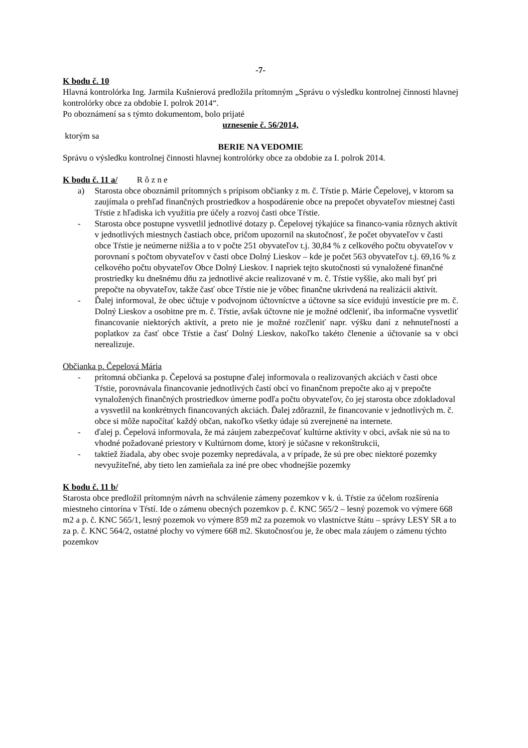-7-
K bodu č. 10
Hlavná kontrolórka Ing. Jarmila Kušnierová predložila prítomným „Správu o výsledku kontrolnej činnosti hlavnej kontrolórky obce za obdobie I. polrok 2014“.
Po oboznámení sa s týmto dokumentom, bolo prijaté
uznesenie č. 56/2014,
ktorým sa
BERIE NA VEDOMIE
Správu o výsledku kontrolnej činnosti hlavnej kontrolórky obce za obdobie za I. polrok 2014.
K bodu č. 11 a/ R ô z n e
a) Starosta obce oboznámil prítomných s prípisom občianky z m. č. Tŕstie p. Márie Čepelovej, v ktorom sa zaujímala o prehľad finančných prostriedkov a hospodárenie obce na prepočet obyvateľov miestnej časti Tŕstie z hľadiska ich využitia pre účely a rozvoj časti obce Tŕstie.
- Starosta obce postupne vysvetlil jednotlivé dotazy p. Čepelovej týkajúce sa financo-vania rôznych aktivít v jednotlivých miestnych častiach obce, pričom upozornil na skutočnosť, že počet obyvateľov v časti obce Tŕstie je neúmerne nižšia a to v počte 251 obyvateľov t.j. 30,84 % z celkového počtu obyvateľov v porovnaní s počtom obyvateľov v časti obce Dolný Lieskov – kde je počet 563 obyvateľov t.j. 69,16 % z celkového počtu obyvateľov Obce Dolný Lieskov. I napriek tejto skutočnosti sú vynaložené finančné prostriedky ku dnešnému dňu za jednotlivé akcie realizované v m. č. Tŕstie vyššie, ako mali byť pri prepočte na obyvateľov, takže časť obce Tŕstie nie je vôbec finančne ukrivdená na realizácii aktivít.
- Ďalej informoval, že obec účtuje v podvojnom účtovníctve a účtovne sa síce evidujú investície pre m. č. Dolný Lieskov a osobitne pre m. č. Tŕstie, avšak účtovne nie je možné odčleniť, iba informačne vysvetliť financovanie niektorých aktivít, a preto nie je možné rozčleniť napr. výšku daní z nehnuteľností a poplatkov za časť obce Tŕstie a časť Dolný Lieskov, nakoľko takéto členenie a účtovanie sa v obci nerealizuje.
Občianka p. Čepelová Mária
- prítomná občianka p. Čepelová sa postupne ďalej informovala o realizovaných akciách v časti obce Tŕstie, porovnávala financovanie jednotlivých častí obcí vo finančnom prepočte ako aj v prepočte vynaložených finančných prostriedkov úmerne podľa počtu obyvateľov, čo jej starosta obce zdokladoval a vysvetlil na konkrétnych financovaných akciách. Ďalej zdôraznil, že financovanie v jednotlivých m. č. obce si môže napočítať každý občan, nakoľko všetky údaje sú zverejnené na internete.
- ďalej p. Čepelová informovala, že má záujem zabezpečovať kultúrne aktivity v obci, avšak nie sú na to vhodné požadované priestory v Kultúrnom dome, ktorý je súčasne v rekonštrukcii,
- taktiež žiadala, aby obec svoje pozemky nepredávala, a v prípade, že sú pre obec niektoré pozemky nevyužiteľné, aby tieto len zamieňala za iné pre obec vhodnejšie pozemky
K bodu č. 11 b/
Starosta obce predložil prítomným návrh na schválenie zámeny pozemkov v k. ú. Tŕstie za účelom rozšírenia miestneho cintorína v Tŕstí. Ide o zámenu obecných pozemkov p. č. KNC 565/2 – lesný pozemok vo výmere 668 m2 a p. č. KNC 565/1, lesný pozemok vo výmere 859 m2 za pozemok vo vlastníctve štátu – správy LESY SR a to za p. č. KNC 564/2, ostatné plochy vo výmere 668 m2. Skutočnosťou je, že obec mala záujem o zámenu týchto pozemkov